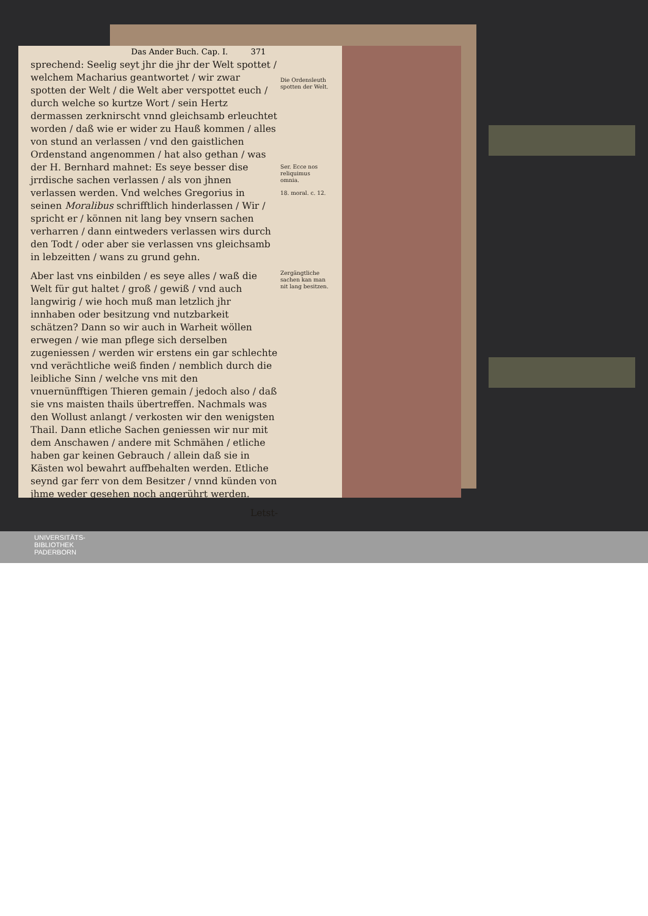Das Ander Buch. Cap. I. 371
sprechend: Seelig seyt jhr die jhr der Welt spottet / welchem Macharius geantwortet / wir zwar spotten der Welt / die Welt aber verspottet euch / durch welche so kurtze Wort / sein Hertz dermassen zerknirscht vnnd gleichsamb erleuchtet worden / daß wie er wider zu Hauß kommen / alles von stund an verlassen / vnd den gaistlichen Ordenstand angenommen / hat also gethan / was der H. Bernhard mahnet: Es seye besser dise jrrdische sachen verlassen / als von jhnen verlassen werden. Vnd welches Gregorius in seinen Moralibus schrifftlich hinderlassen / Wir / spricht er / können nit lang bey vnsern sachen verharren / dann eintweders verlassen wirs durch den Todt / oder aber sie verlassen vns gleichsamb in lebzeitten / wans zu grund gehn.
Aber last vns einbilden / es seye alles / waß die Welt für gut haltet / groß / gewiß / vnd auch langwirig / wie hoch muß man letzlich jhr innhaben oder besitzung vnd nutzbarkeit schätzen? Dann so wir auch in Warheit wöllen erwegen / wie man pflege sich derselben zugeniessen / werden wir erstens ein gar schlechte vnd verächtliche weiß finden / nemblich durch die leibliche Sinn / welche vns mit den vnuernünfftigen Thieren gemain / jedoch also / daß sie vns maisten thails übertreffen. Nachmals was den Wollust anlangt / verkosten wir den wenigsten Thail. Dann etliche Sachen geniessen wir nur mit dem Anschawen / andere mit Schmähen / etliche haben gar keinen Gebrauch / allein daß sie in Kästen wol bewahrt auffbehalten werden. Etliche seynd gar ferr von dem Besitzer / vnnd künden von jhme weder gesehen noch angerührt werden.
Letst-
Die Ordensleuth spotten der Welt.
Ser. Ecce nos reliquimus omnia.
18. moral. c. 12.
Zergängtliche sachen kan man nit lang besitzen.
UNIVERSITÄTS-
BIBLIOTHEK
PADERBORN